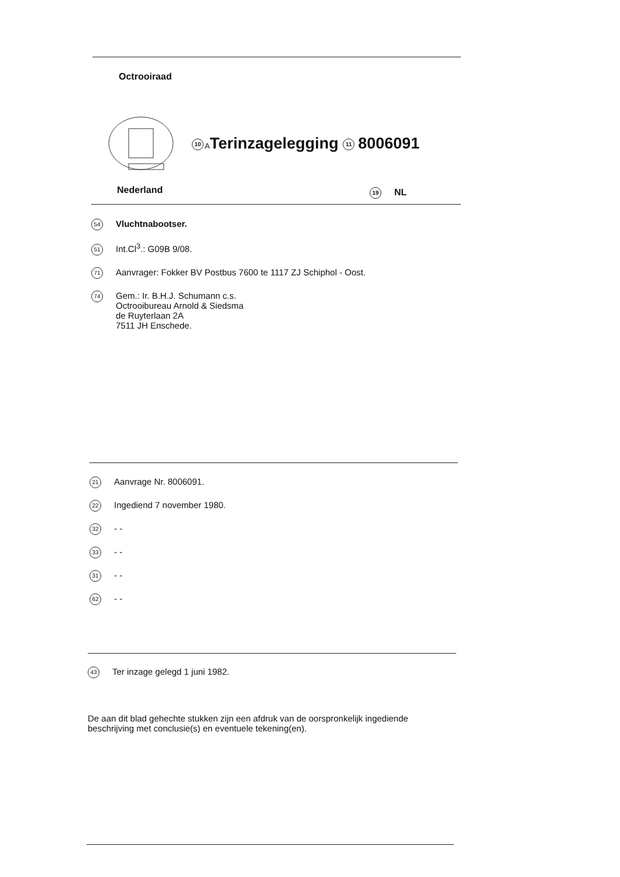Octrooiraad
10 ATerinzagelegging 11 8006091
Nederland 19 NL
54 Vluchtnabootser.
51 Int.Cl<sup>3</sup>.: G09B 9/08.
71 Aanvrager: Fokker BV Postbus 7600 te 1117 ZJ Schiphol - Oost.
74
Gem.: Ir. B.H.J. Schumann c.s.
Octrooibureau Arnold & Siedsma
de Ruyterlaan 2A
7511 JH Enschede.
21 Aanvrage Nr. 8006091.
22 Ingediend 7 november 1980.
32 - -
33 - -
31 - -
62 - -
43 Ter inzage gelegd 1 juni 1982.
De aan dit blad gehechte stukken zijn een afdruk van de oorspronkelijk ingediende beschrijving met conclusie(s) en eventuele tekening(en).